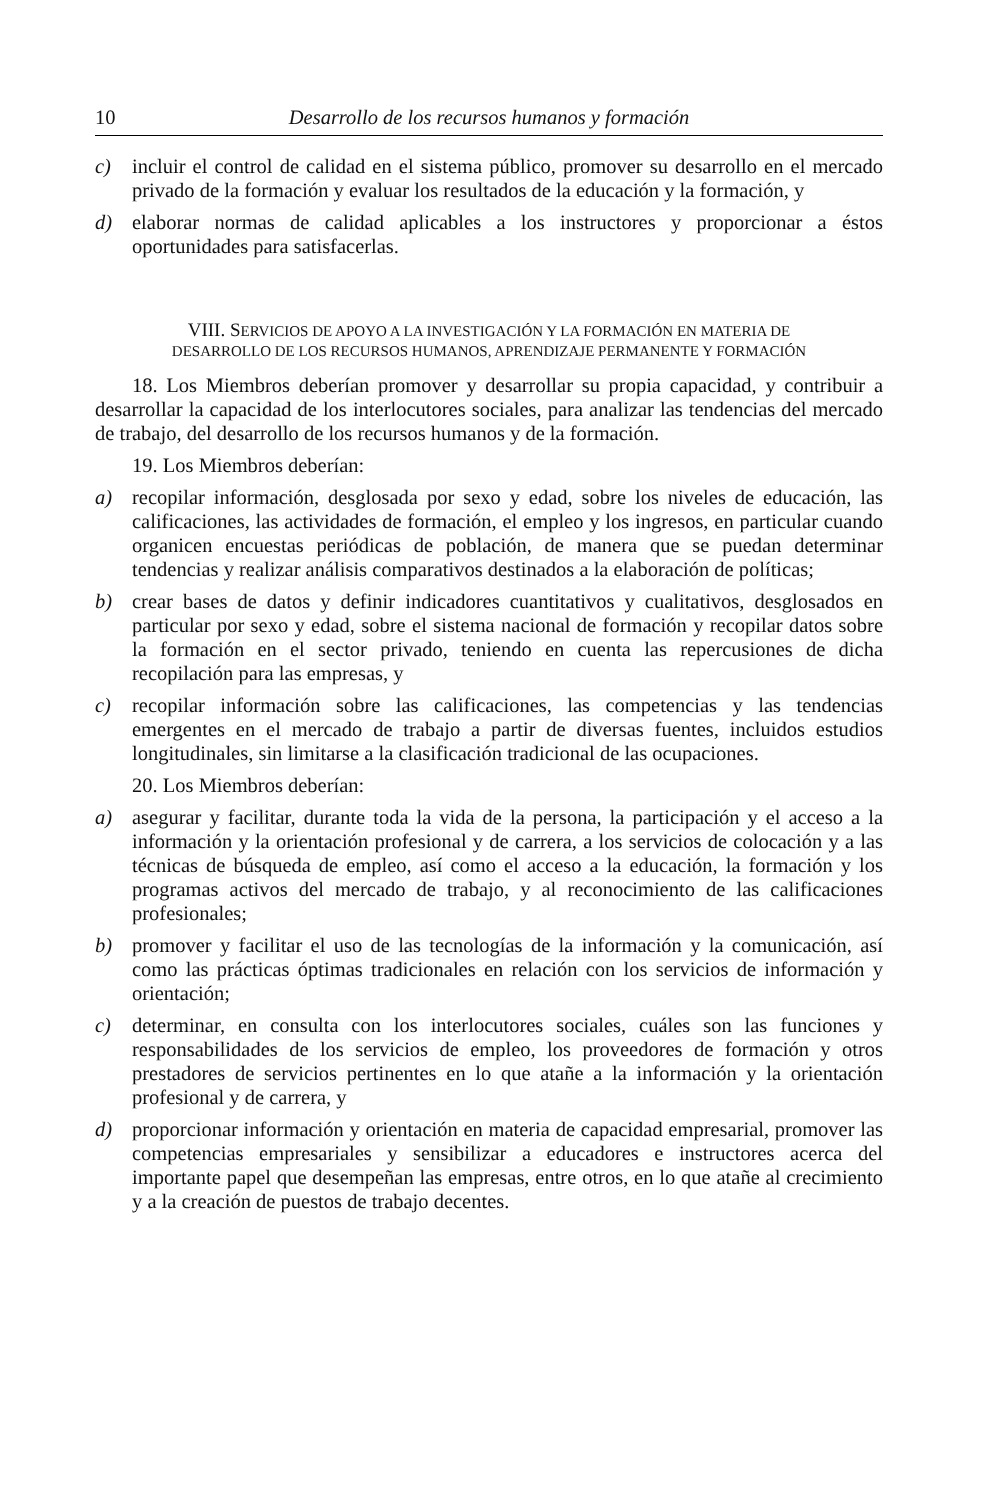10 Desarrollo de los recursos humanos y formación
c) incluir el control de calidad en el sistema público, promover su desarrollo en el mercado privado de la formación y evaluar los resultados de la educación y la formación, y
d) elaborar normas de calidad aplicables a los instructores y proporcionar a éstos oportunidades para satisfacerlas.
VIII. SERVICIOS DE APOYO A LA INVESTIGACIÓN Y LA FORMACIÓN EN MATERIA DE DESARROLLO DE LOS RECURSOS HUMANOS, APRENDIZAJE PERMANENTE Y FORMACIÓN
18. Los Miembros deberían promover y desarrollar su propia capacidad, y contribuir a desarrollar la capacidad de los interlocutores sociales, para analizar las tendencias del mercado de trabajo, del desarrollo de los recursos humanos y de la formación.
19. Los Miembros deberían:
a) recopilar información, desglosada por sexo y edad, sobre los niveles de educación, las calificaciones, las actividades de formación, el empleo y los ingresos, en particular cuando organicen encuestas periódicas de población, de manera que se puedan determinar tendencias y realizar análisis comparativos destinados a la elaboración de políticas;
b) crear bases de datos y definir indicadores cuantitativos y cualitativos, desglosados en particular por sexo y edad, sobre el sistema nacional de formación y recopilar datos sobre la formación en el sector privado, teniendo en cuenta las repercusiones de dicha recopilación para las empresas, y
c) recopilar información sobre las calificaciones, las competencias y las tendencias emergentes en el mercado de trabajo a partir de diversas fuentes, incluidos estudios longitudinales, sin limitarse a la clasificación tradicional de las ocupaciones.
20. Los Miembros deberían:
a) asegurar y facilitar, durante toda la vida de la persona, la participación y el acceso a la información y la orientación profesional y de carrera, a los servicios de colocación y a las técnicas de búsqueda de empleo, así como el acceso a la educación, la formación y los programas activos del mercado de trabajo, y al reconocimiento de las calificaciones profesionales;
b) promover y facilitar el uso de las tecnologías de la información y la comunicación, así como las prácticas óptimas tradicionales en relación con los servicios de información y orientación;
c) determinar, en consulta con los interlocutores sociales, cuáles son las funciones y responsabilidades de los servicios de empleo, los proveedores de formación y otros prestadores de servicios pertinentes en lo que atañe a la información y la orientación profesional y de carrera, y
d) proporcionar información y orientación en materia de capacidad empresarial, promover las competencias empresariales y sensibilizar a educadores e instructores acerca del importante papel que desempeñan las empresas, entre otros, en lo que atañe al crecimiento y a la creación de puestos de trabajo decentes.